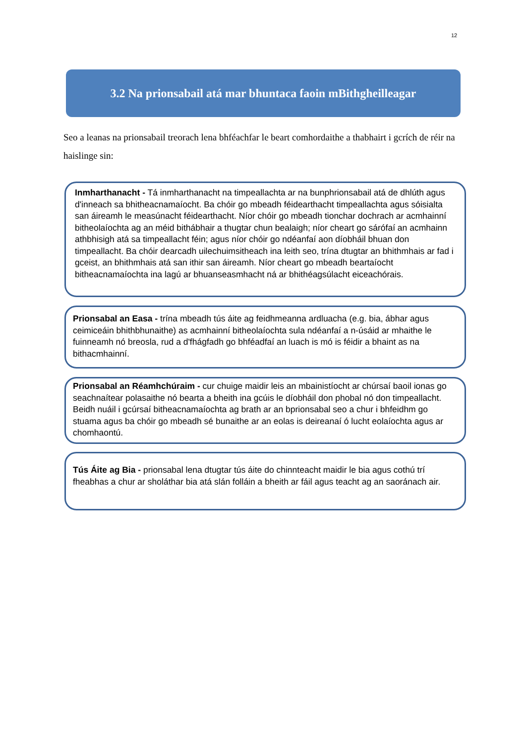12
3.2 Na prionsabail atá mar bhuntaca faoin mBithgheilleagar
Seo a leanas na prionsabail treorach lena bhféachfar le beart comhordaithe a thabhairt i gcrích de réir na haislinge sin:
Inmharthanacht - Tá inmharthanacht na timpeallachta ar na bunphrionsabail atá de dhlúth agus d'inneach sa bhitheacnamaíocht. Ba chóir go mbeadh féidearthacht timpeallachta agus sóisialta san áireamh le measúnacht féidearthacht. Níor chóir go mbeadh tionchar dochrach ar acmhainní bitheolaíochta ag an méid bithábhair a thugtar chun bealaigh; níor cheart go sárófaí an acmhainn athbhisigh atá sa timpeallacht féin; agus níor chóir go ndéanfaí aon díobháil bhuan don timpeallacht. Ba chóir dearcadh uilechuimsitheach ina leith seo, trína dtugtar an bhithmhais ar fad i gceist, an bhithmhais atá san ithir san áireamh. Níor cheart go mbeadh beartaíocht bitheacnamaíochta ina lagú ar bhuanseasmhacht ná ar bhithéagsúlacht eiceachórais.
Prionsabal an Easa - trína mbeadh tús áite ag feidhmeanna ardluacha (e.g. bia, ábhar agus ceimiceáin bhithbhunaithe) as acmhainní bitheolaíochta sula ndéanfaí a n-úsáid ar mhaithe le fuinneamh nó breosla, rud a d'fhágfadh go bhféadfaí an luach is mó is féidir a bhaint as na bithacmhainní.
Prionsabal an Réamhchúraim - cur chuige maidir leis an mbainistíocht ar chúrsaí baoil ionas go seachnaítear polasaithe nó bearta a bheith ina gcúis le díobháil don phobal nó don timpeallacht. Beidh nuáil i gcúrsaí bitheacnamaíochta ag brath ar an bprionsabal seo a chur i bhfeidhm go stuama agus ba chóir go mbeadh sé bunaithe ar an eolas is deireanaí ó lucht eolaíochta agus ar chomhaontú.
Tús Áite ag Bia - prionsabal lena dtugtar tús áite do chinnteacht maidir le bia agus cothú trí fheabhas a chur ar sholáthar bia atá slán folláin a bheith ar fáil agus teacht ag an saoránach air.